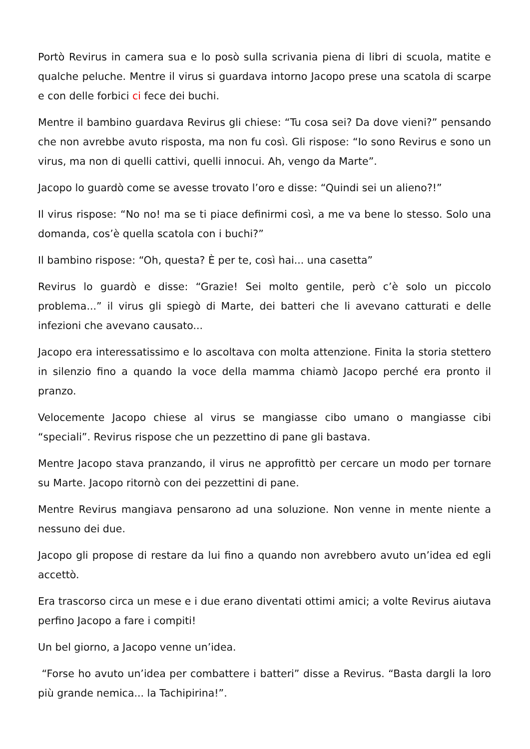Portò Revirus in camera sua e lo posò sulla scrivania piena di libri di scuola, matite e qualche peluche. Mentre il virus si guardava intorno Jacopo prese una scatola di scarpe e con delle forbici ci fece dei buchi.
Mentre il bambino guardava Revirus gli chiese: “Tu cosa sei? Da dove vieni?” pensando che non avrebbe avuto risposta, ma non fu così. Gli rispose: “Io sono Revirus e sono un virus, ma non di quelli cattivi, quelli innocui. Ah, vengo da Marte”.
Jacopo lo guardò come se avesse trovato l’oro e disse: “Quindi sei un alieno?!”
Il virus rispose: “No no! ma se ti piace definirmi così, a me va bene lo stesso. Solo una domanda, cos’è quella scatola con i buchi?”
Il bambino rispose: “Oh, questa? È per te, così hai... una casetta”
Revirus lo guardò e disse: “Grazie! Sei molto gentile, però c’è solo un piccolo problema...” il virus gli spiegò di Marte, dei batteri che li avevano catturati e delle infezioni che avevano causato...
Jacopo era interessatissimo e lo ascoltava con molta attenzione. Finita la storia stettero in silenzio fino a quando la voce della mamma chiamò Jacopo perché era pronto il pranzo.
Velocemente Jacopo chiese al virus se mangiasse cibo umano o mangiasse cibi “speciali”. Revirus rispose che un pezzettino di pane gli bastava.
Mentre Jacopo stava pranzando, il virus ne approfittò per cercare un modo per tornare su Marte. Jacopo ritornò con dei pezzettini di pane.
Mentre Revirus mangiava pensarono ad una soluzione. Non venne in mente niente a nessuno dei due.
Jacopo gli propose di restare da lui fino a quando non avrebbero avuto un’idea ed egli accettò.
Era trascorso circa un mese e i due erano diventati ottimi amici; a volte Revirus aiutava perfino Jacopo a fare i compiti!
Un bel giorno, a Jacopo venne un’idea.
“Forse ho avuto un’idea per combattere i batteri” disse a Revirus. “Basta dargli la loro più grande nemica... la Tachipirina!”.